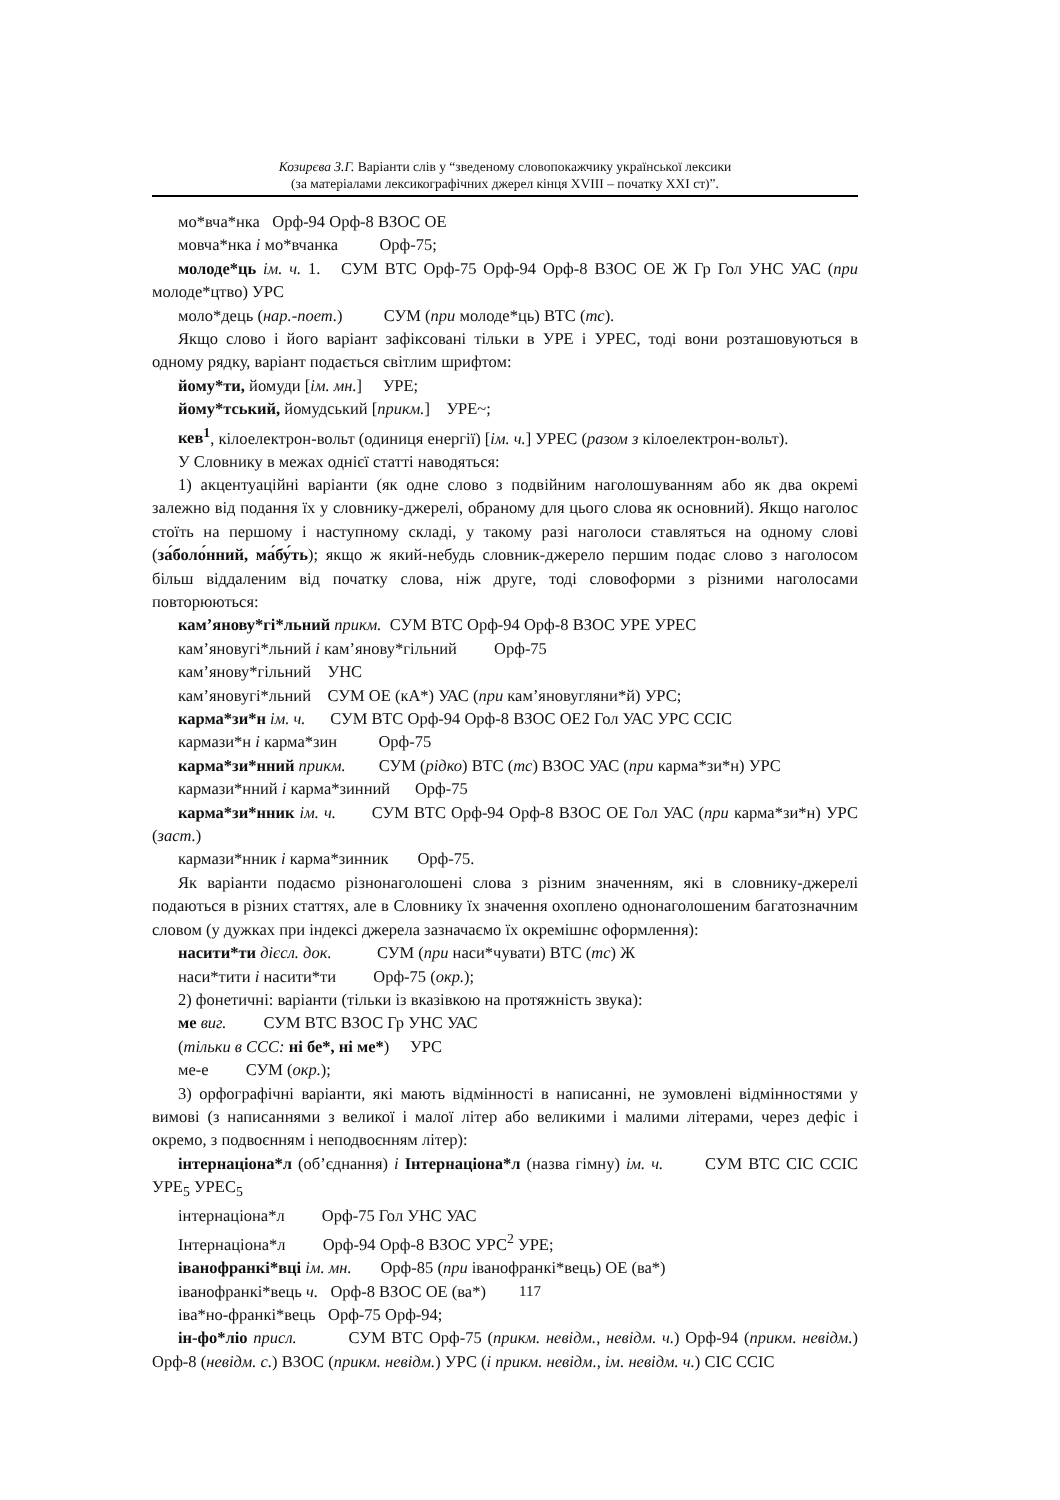Козирєва З.Г. Варіанти слів у “зведеному словопокажчику української лексики
(за матеріалами лексикографічних джерел кінця XVIII – початку XXI ст)”.
мо*вча*нка Орф-94 Орф-8 ВЗОС ОЕ
мовча*нка і мо*вчанка Орф-75;
молоде*ць ім. ч. 1. СУМ ВТС Орф-75 Орф-94 Орф-8 ВЗОС ОЕ Ж Гр Гол УНС УАС (при молоде*цтво) УРС
моло*дець (нар.-поет.) СУМ (при молоде*ць) ВТС (тс).
Якщо слово і його варіант зафіксовані тільки в УРЕ і УРЕС, тоді вони розташовуються в одному рядку, варіант подається світлим шрифтом:
йому*ти, йомуди [ім. мн.] УРЕ;
йому*тський, йомудський [прикм.] УРЕ~;
кев<sup>1</sup>, кілоелектрон-вольт (одиниця енергії) [ім. ч.] УРЕС (разом з кілоелектрон-вольт).
У Словнику в межах однієї статті наводяться:
1) акцентуаційні варіанти (як одне слово з подвійним наголошуванням або як два окремі залежно від подання їх у словнику-джерелі, обраному для цього слова як основний). Якщо наголос стоїть на першому і наступному складі, у такому разі наголоси ставляться на одному слові (за́боло́нний, ма́бу́ть); якщо ж який-небудь словник-джерело першим подає слово з наголосом більш віддаленим від початку слова, ніж друге, тоді словоформи з різними наголосами повторюються:
кам’янову*гі*льний прикм. СУМ ВТС Орф-94 Орф-8 ВЗОС УРЕ УРЕС
кам’яновугі*льний і кам’янову*гільний Орф-75
кам’янову*гільний УНС
кам’яновугі*льний СУМ ОЕ (кА*) УАС (при кам’яновугляни*й) УРС;
карма*зи*н ім. ч. СУМ ВТС Орф-94 Орф-8 ВЗОС ОЕ2 Гол УАС УРС ССІС
кармази*н і карма*зин Орф-75
карма*зи*нний прикм. СУМ (рідко) ВТС (тс) ВЗОС УАС (при карма*зи*н) УРС
кармази*нний і карма*зинний Орф-75
карма*зи*нник ім. ч. СУМ ВТС Орф-94 Орф-8 ВЗОС ОЕ Гол УАС (при карма*зи*н) УРС (заст.)
кармази*нник і карма*зинник Орф-75.
Як варіанти подаємо різнонаголошені слова з різним значенням, які в словнику-джерелі подаються в різних статтях, але в Словнику їх значення охоплено однонаголошеним багатозначним словом (у дужках при індексі джерела зазначаємо їх окремішнє оформлення):
насити*ти дієсл. док. СУМ (при наси*чувати) ВТС (тс) Ж
наси*тити і насити*ти Орф-75 (окр.);
2) фонетичні: варіанти (тільки із вказівкою на протяжність звука):
ме виг. СУМ ВТС ВЗОС Гр УНС УАС
(тільки в ССС: ні бе*, ні ме*) УРС
ме-е СУМ (окр.);
3) орфографічні варіанти, які мають відмінності в написанні, не зумовлені відмінностями у вимові (з написаннями з великої і малої літер або великими і малими літерами, через дефіс і окремо, з подвоєнням і неподвоєнням літер):
інтернаціона*л (об’єднання) і Інтернаціона*л (назва гімну) ім. ч. СУМ ВТС СІС ССІС УРЕ<sub>5</sub> УРЕС<sub>5</sub>
інтернаціона*л Орф-75 Гол УНС УАС
Інтернаціона*л Орф-94 Орф-8 ВЗОС УРС<sup>2</sup> УРЕ;
іванофранкі*вці ім. мн. Орф-85 (при іванофранкі*вець) ОЕ (ва*)
іванофранкі*вець ч. Орф-8 ВЗОС ОЕ (ва*)
іва*но-франкі*вець Орф-75 Орф-94;
ін-фо*ліо присл. СУМ ВТС Орф-75 (прикм. невідм., невідм. ч.) Орф-94 (прикм. невідм.) Орф-8 (невідм. с.) ВЗОС (прикм. невідм.) УРС (і прикм. невідм., ім. невідм. ч.) СІС ССІС
117